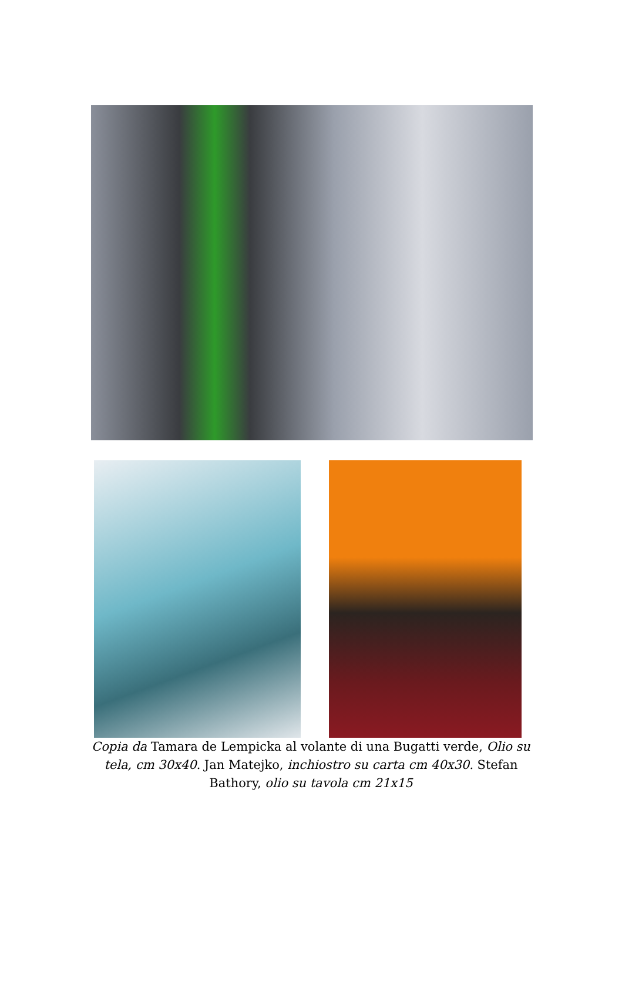Copia da Tamara de Lempicka al volante di una Bugatti verde, Olio su tela, cm 30x40. Jan Matejko, inchiostro su carta cm 40x30. Stefan Bathory, olio su tavola cm 21x15